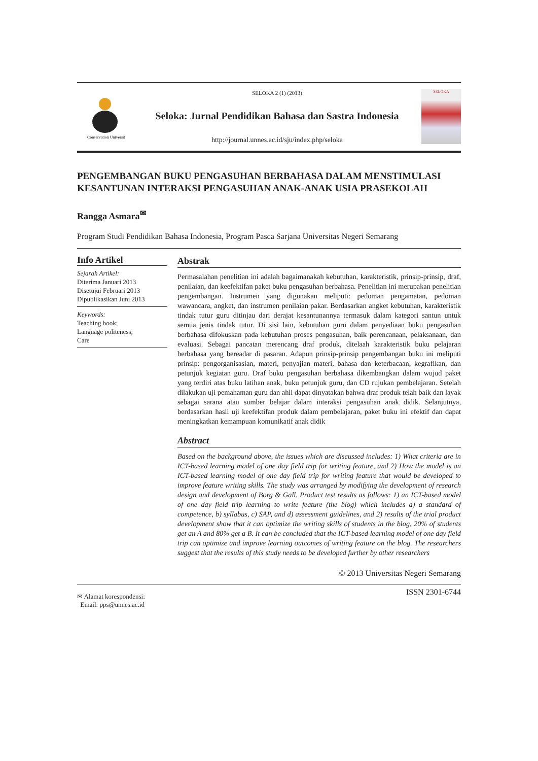Conservation University
SELOKA 2 (1) (2013)
Seloka: Jurnal Pendidikan Bahasa dan Sastra Indonesia
http://journal.unnes.ac.id/sju/index.php/seloka
SELOKA
PENGEMBANGAN BUKU PENGASUHAN BERBAHASA DALAM MENSTIMULASI KESANTUNAN INTERAKSI PENGASUHAN ANAK-ANAK USIA PRASEKOLAH
Rangga Asmara<sup>✉</sup>
Program Studi Pendidikan Bahasa Indonesia, Program Pasca Sarjana Universitas Negeri Semarang
Info Artikel
Sejarah Artikel:
Diterima Januari 2013
Disetujui Februari 2013
Dipublikasikan Juni 2013
Keywords:
Teaching book;
Language politeness;
Care
Abstrak
Permasalahan penelitian ini adalah bagaimanakah kebutuhan, karakteristik, prinsip-prinsip, draf, penilaian, dan keefektifan paket buku pengasuhan berbahasa. Penelitian ini merupakan penelitian pengembangan. Instrumen yang digunakan meliputi: pedoman pengamatan, pedoman wawancara, angket, dan instrumen penilaian pakar. Berdasarkan angket kebutuhan, karakteristik tindak tutur guru ditinjau dari derajat kesantunannya termasuk dalam kategori santun untuk semua jenis tindak tutur. Di sisi lain, kebutuhan guru dalam penyediaan buku pengasuhan berbahasa difokuskan pada kebutuhan proses pengasuhan, baik perencanaan, pelaksanaan, dan evaluasi. Sebagai pancatan merencang draf produk, ditelaah karakteristik buku pelajaran berbahasa yang bereadar di pasaran. Adapun prinsip-prinsip pengembangan buku ini meliputi prinsip: pengorganisasian, materi, penyajian materi, bahasa dan keterbacaan, kegrafikan, dan petunjuk kegiatan guru. Draf buku pengasuhan berbahasa dikembangkan dalam wujud paket yang terdiri atas buku latihan anak, buku petunjuk guru, dan CD rujukan pembelajaran. Setelah dilakukan uji pemahaman guru dan ahli dapat dinyatakan bahwa draf produk telah baik dan layak sebagai sarana atau sumber belajar dalam interaksi pengasuhan anak didik. Selanjutnya, berdasarkan hasil uji keefektifan produk dalam pembelajaran, paket buku ini efektif dan dapat meningkatkan kemampuan komunikatif anak didik
Abstract
Based on the background above, the issues which are discussed includes: 1) What criteria are in ICT-based learning model of one day field trip for writing feature, and 2) How the model is an ICT-based learning model of one day field trip for writing feature that would be developed to improve feature writing skills. The study was arranged by modifying the development of research design and development of Borg & Gall. Product test results as follows: 1) an ICT-based model of one day field trip learning to write feature (the blog) which includes a) a standard of competence, b) syllabus, c) SAP, and d) assessment guidelines, and 2) results of the trial product development show that it can optimize the writing skills of students in the blog, 20% of students get an A and 80% get a B. It can be concluded that the ICT-based learning model of one day field trip can optimize and improve learning outcomes of writing feature on the blog. The researchers suggest that the results of this study needs to be developed further by other researchers
© 2013 Universitas Negeri Semarang
✉ Alamat korespondensi:
Email: pps@unnes.ac.id
ISSN 2301-6744